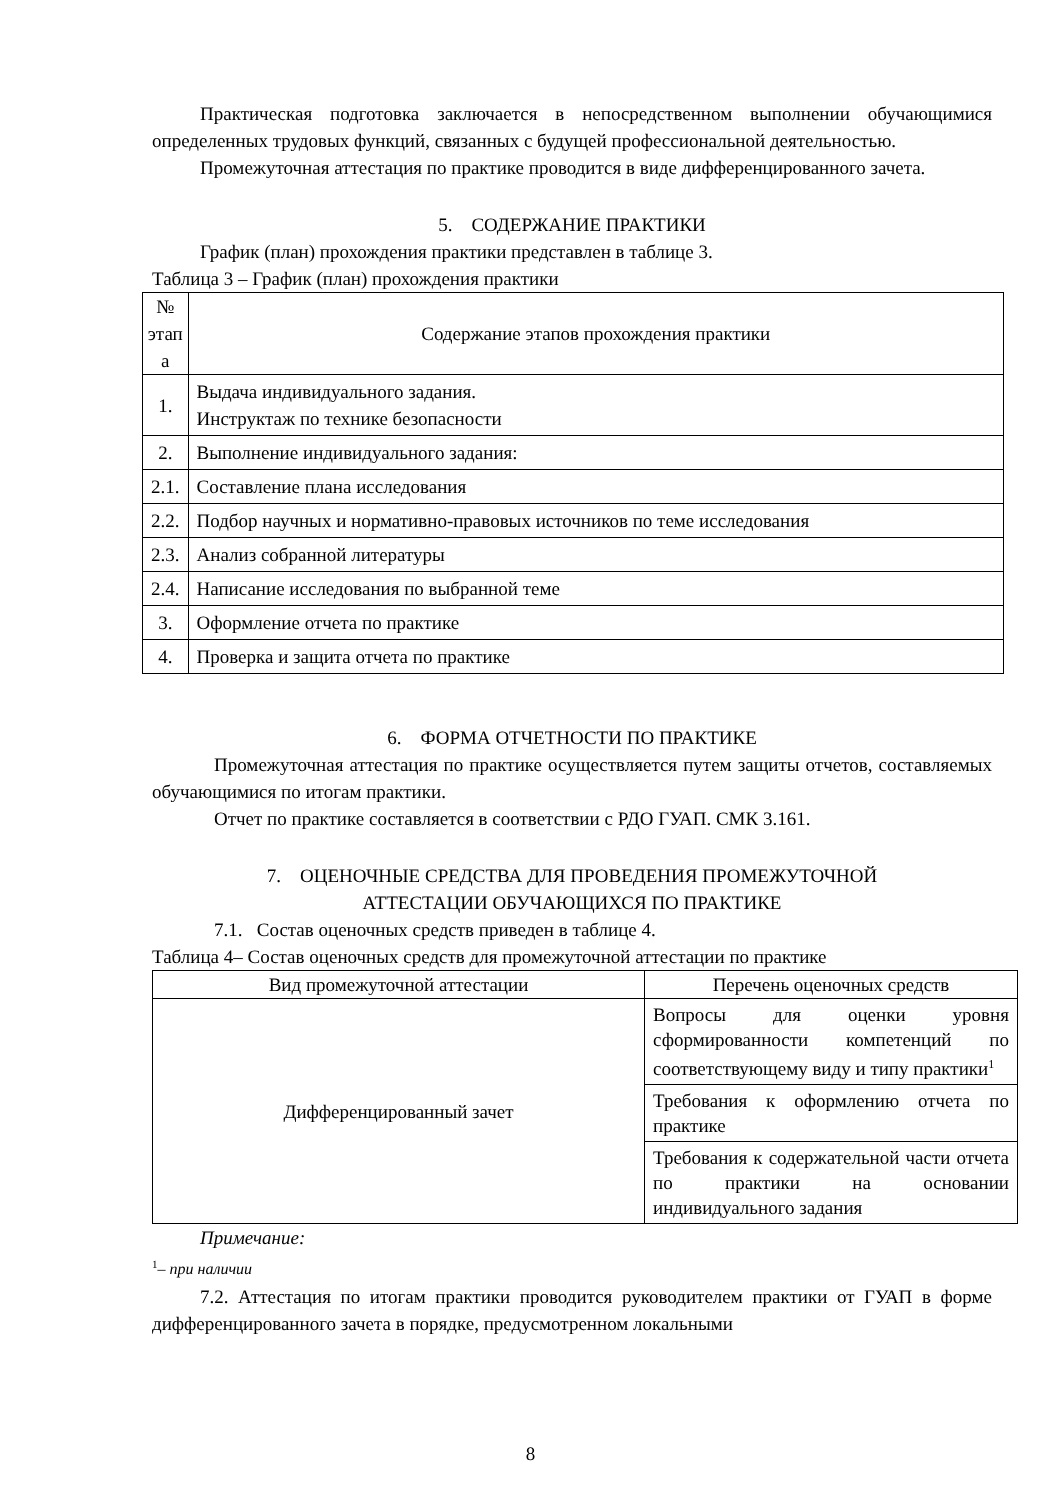Практическая подготовка заключается в непосредственном выполнении обучающимися определенных трудовых функций, связанных с будущей профессиональной деятельностью.
Промежуточная аттестация по практике проводится в виде дифференцированного зачета.
5. СОДЕРЖАНИЕ ПРАКТИКИ
График (план) прохождения практики представлен в таблице 3.
Таблица 3 – График (план) прохождения практики
| № этап а | Содержание этапов прохождения практики |
| --- | --- |
| 1. | Выдача индивидуального задания. Инструктаж по технике безопасности |
| 2. | Выполнение индивидуального задания: |
| 2.1. | Составление плана исследования |
| 2.2. | Подбор научных и нормативно-правовых источников по теме исследования |
| 2.3. | Анализ собранной литературы |
| 2.4. | Написание исследования по выбранной теме |
| 3. | Оформление отчета по практике |
| 4. | Проверка и защита отчета по практике |
6. ФОРМА ОТЧЕТНОСТИ ПО ПРАКТИКЕ
Промежуточная аттестация по практике осуществляется путем защиты отчетов, составляемых обучающимися по итогам практики.
Отчет по практике составляется в соответствии с РДО ГУАП. СМК 3.161.
7. ОЦЕНОЧНЫЕ СРЕДСТВА ДЛЯ ПРОВЕДЕНИЯ ПРОМЕЖУТОЧНОЙ
АТТЕСТАЦИИ ОБУЧАЮЩИХСЯ ПО ПРАКТИКЕ
7.1. Состав оценочных средств приведен в таблице 4.
Таблица 4– Состав оценочных средств для промежуточной аттестации по практике
| Вид промежуточной аттестации | Перечень оценочных средств |
| --- | --- |
| Дифференцированный зачет | Вопросы для оценки уровня сформированности компетенций по соответствующему виду и типу практики<sup>1</sup> |
| | Требования к оформлению отчета по практике |
| | Требования к содержательной части отчета по практики на основании индивидуального задания |
Примечание:
<sup>1</sup>– при наличии
7.2. Аттестация по итогам практики проводится руководителем практики от ГУАП в форме дифференцированного зачета в порядке, предусмотренном локальными
8